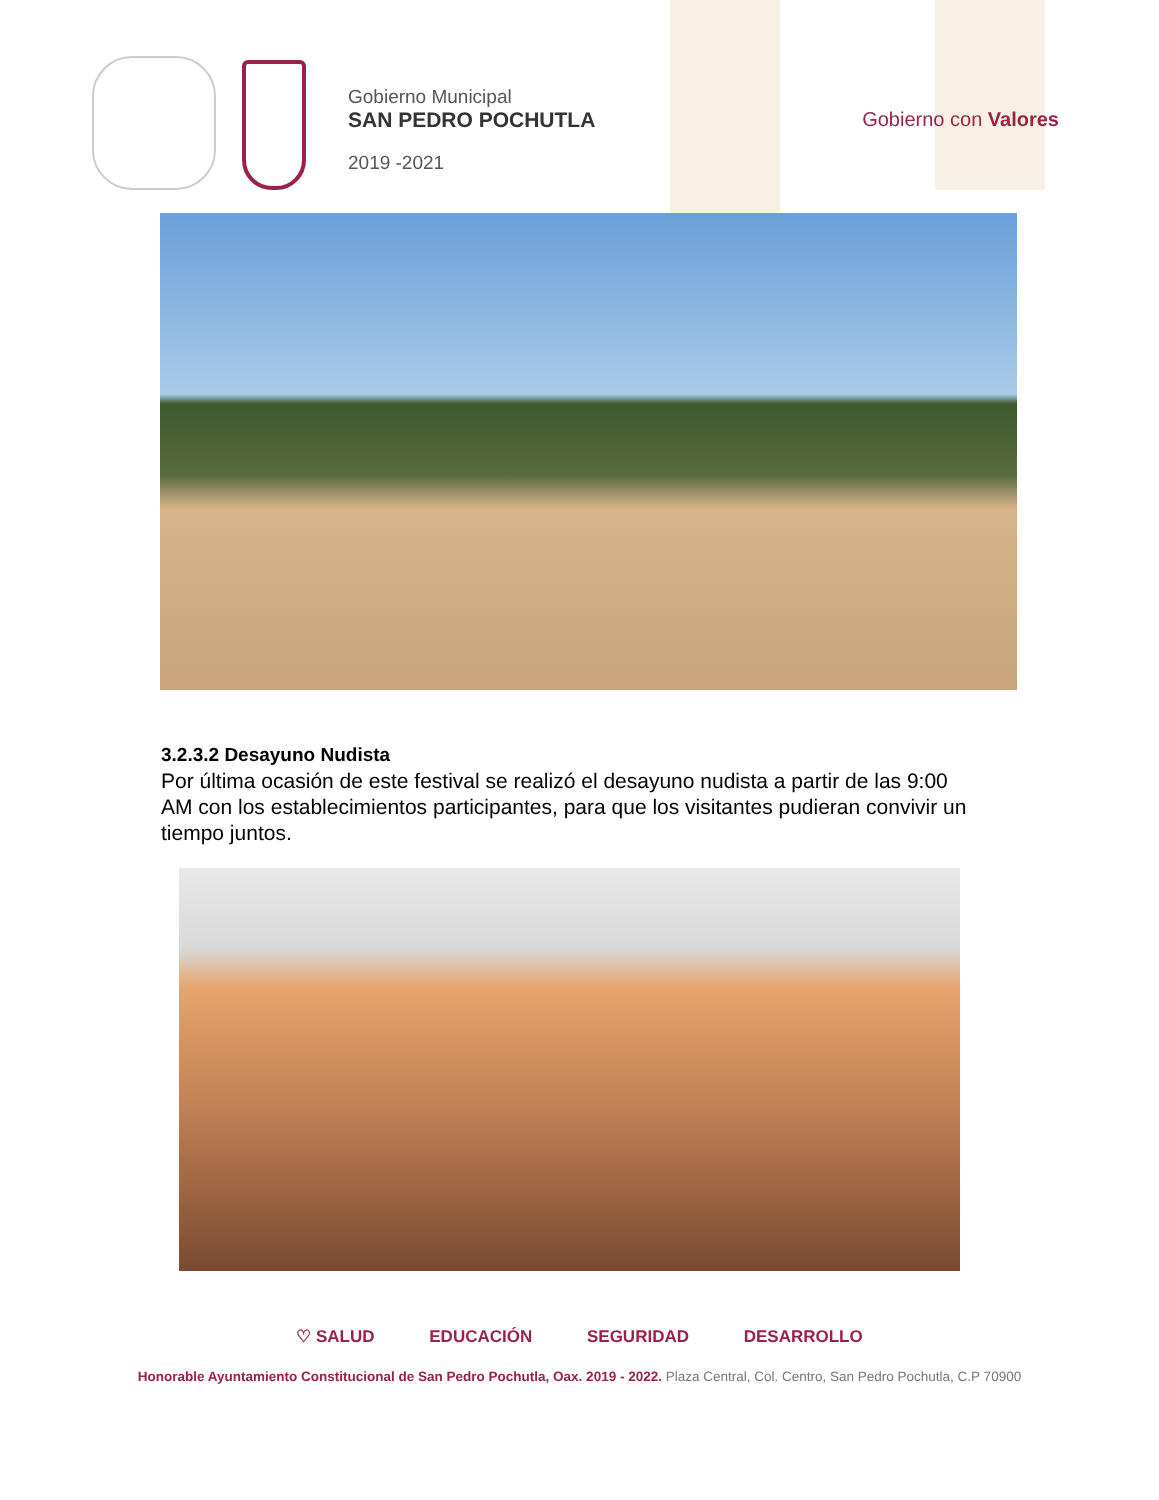Gobierno Municipal
SAN PEDRO POCHUTLA
2019 -2021
Gobierno con Valores
3.2.3.2 Desayuno Nudista
Por última ocasión de este festival se realizó el desayuno nudista a partir de las 9:00 AM con los establecimientos participantes, para que los visitantes pudieran convivir un tiempo juntos.
♡ SALUD EDUCACIÓN SEGURIDAD DESARROLLO
Honorable Ayuntamiento Constitucional de San Pedro Pochutla, Oax. 2019 - 2022. Plaza Central, Col. Centro, San Pedro Pochutla, C.P 70900